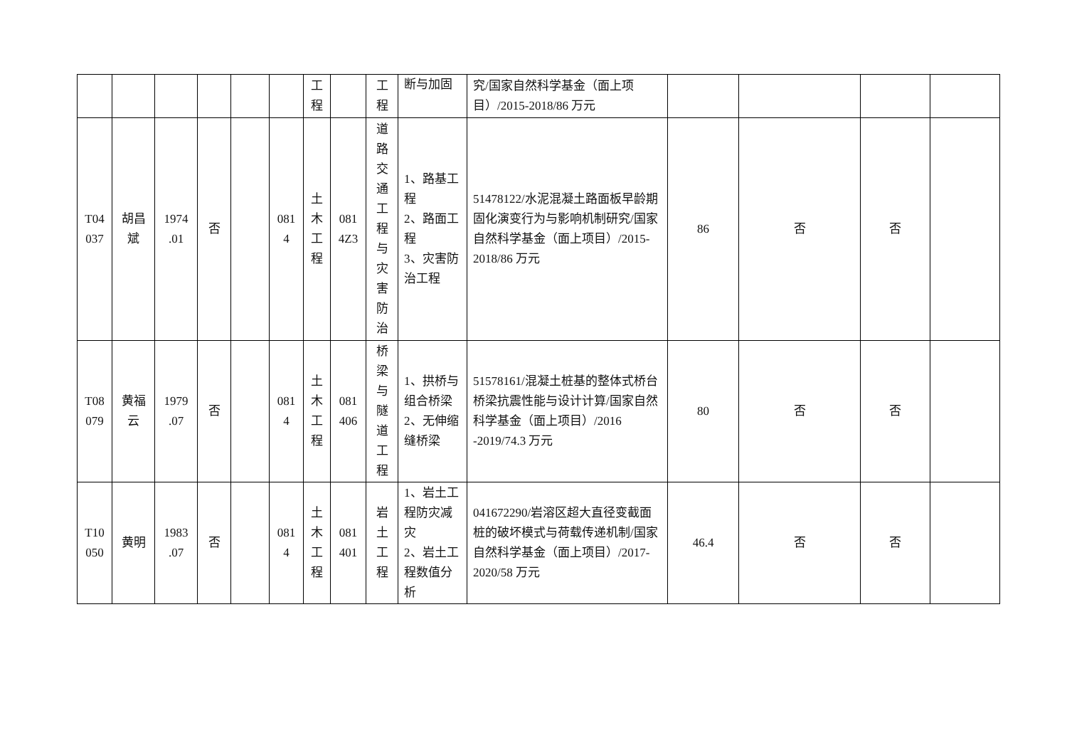| | | | | | | 工 程 | | 工 程 | 断与加固 | 究/国家自然科学基金（面上项目）/2015-2018/86 万元 | | | | |
| T04 037 | 胡昌 斌 | 1974 .01 | 否 | | 081 4 | 土 木 工 程 | 081 4Z3 | 道 路 交 通 工 程 与 灾 害 防 治 | 1、路基工程 2、路面工程 3、灾害防治工程 | 51478122/水泥混凝土路面板早龄期固化演变行为与影响机制研究/国家自然科学基金（面上项目）/2015-2018/86 万元 | 86 | 否 | 否 | |
| T08 079 | 黄福 云 | 1979 .07 | 否 | | 081 4 | 土 木 工 程 | 081 406 | 桥 梁 与 隧 道 工 程 | 1、拱桥与组合桥梁 2、无伸缩缝桥梁 | 51578161/混凝土桩基的整体式桥台桥梁抗震性能与设计计算/国家自然科学基金（面上项目）/2016 -2019/74.3 万元 | 80 | 否 | 否 | |
| T10 050 | 黄明 | 1983 .07 | 否 | | 081 4 | 土 木 工 程 | 081 401 | 岩 土 工 程 | 1、岩土工程防灾减灾 2、岩土工程数值分析 | 041672290/岩溶区超大直径变截面桩的破坏模式与荷载传递机制/国家自然科学基金（面上项目）/2017-2020/58 万元 | 46.4 | 否 | 否 | |